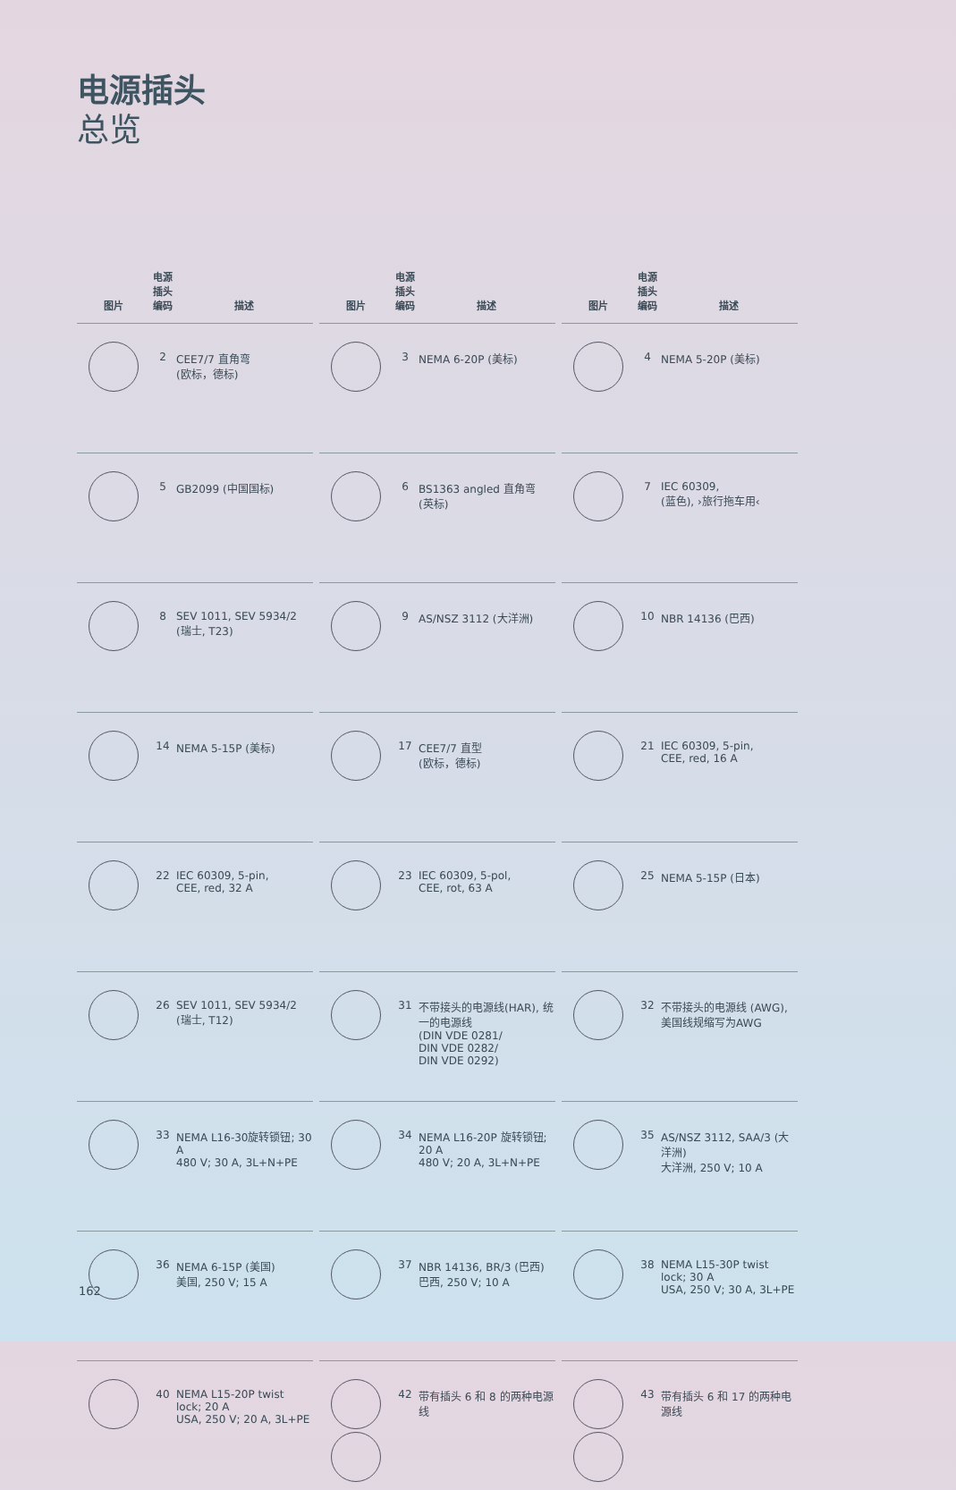电源插头
总览
| 图片 | 电源插头编码 | 描述 |
| --- | --- | --- |
| | 2 | CEE7/7 直角弯 (欧标，德标) |
| | 5 | GB2099 (中国国标) |
| | 8 | SEV 1011, SEV 5934/2 (瑞士, T23) |
| | 14 | NEMA 5-15P (美标) |
| | 22 | IEC 60309, 5-pin, CEE, red, 32 A |
| | 26 | SEV 1011, SEV 5934/2 (瑞士, T12) |
| | 33 | NEMA L16-30旋转锁钮; 30 A 480 V; 30 A, 3L+N+PE |
| | 36 | NEMA 6-15P (美国) 美国, 250 V; 15 A |
| | 40 | NEMA L15-20P twist lock; 20 A USA, 250 V; 20 A, 3L+PE |
| 图片 | 电源插头编码 | 描述 |
| --- | --- | --- |
| | 3 | NEMA 6-20P (美标) |
| | 6 | BS1363 angled 直角弯 (英标) |
| | 9 | AS/NSZ 3112 (大洋洲) |
| | 17 | CEE7/7 直型 (欧标，德标) |
| | 23 | IEC 60309, 5-pol, CEE, rot, 63 A |
| | 31 | 不带接头的电源线(HAR), 统一的电源线 (DIN VDE 0281/ DIN VDE 0282/ DIN VDE 0292) |
| | 34 | NEMA L16-20P 旋转锁钮; 20 A 480 V; 20 A, 3L+N+PE |
| | 37 | NBR 14136, BR/3 (巴西) 巴西, 250 V; 10 A |
| | 42 | 带有插头 6 和 8 的两种电源线 |
| 图片 | 电源插头编码 | 描述 |
| --- | --- | --- |
| | 4 | NEMA 5-20P (美标) |
| | 7 | IEC 60309, (蓝色), ›旅行拖车用‹ |
| | 10 | NBR 14136 (巴西) |
| | 21 | IEC 60309, 5-pin, CEE, red, 16 A |
| | 25 | NEMA 5-15P (日本) |
| | 32 | 不带接头的电源线 (AWG),美国线规缩写为AWG |
| | 35 | AS/NSZ 3112, SAA/3 (大洋洲) 大洋洲, 250 V; 10 A |
| | 38 | NEMA L15-30P twist lock; 30 A USA, 250 V; 30 A, 3L+PE |
| | 43 | 带有插头 6 和 17 的两种电源线 |
162